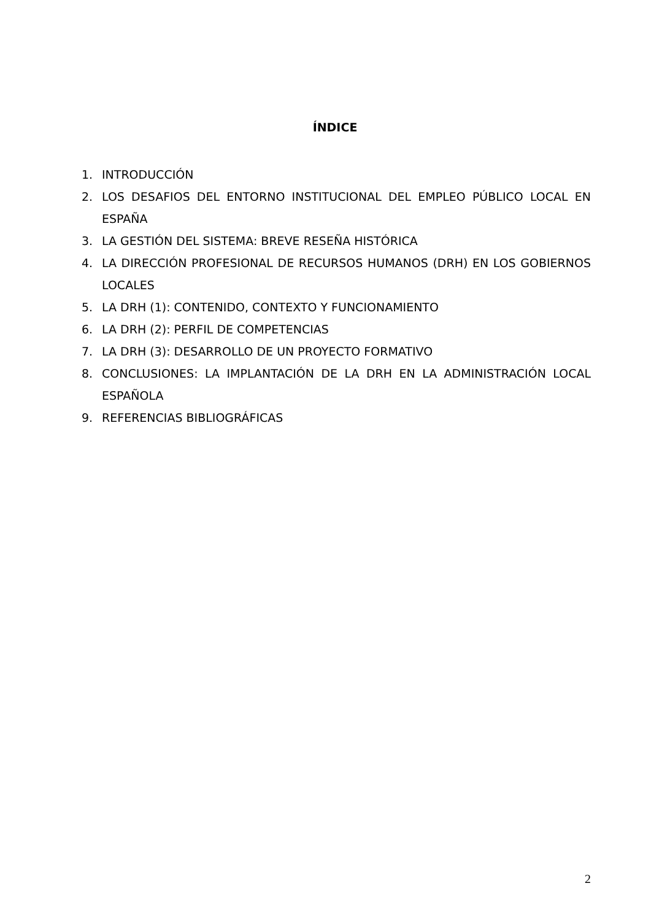ÍNDICE
1. INTRODUCCIÓN
2. LOS DESAFIOS DEL ENTORNO INSTITUCIONAL DEL EMPLEO PÚBLICO LOCAL EN ESPAÑA
3. LA GESTIÓN DEL SISTEMA: BREVE RESEÑA HISTÓRICA
4. LA DIRECCIÓN PROFESIONAL DE RECURSOS HUMANOS (DRH) EN LOS GOBIERNOS LOCALES
5. LA DRH (1): CONTENIDO, CONTEXTO Y FUNCIONAMIENTO
6. LA DRH (2): PERFIL DE COMPETENCIAS
7. LA DRH (3): DESARROLLO DE UN PROYECTO FORMATIVO
8. CONCLUSIONES: LA IMPLANTACIÓN DE LA DRH EN LA ADMINISTRACIÓN LOCAL ESPAÑOLA
9. REFERENCIAS BIBLIOGRÁFICAS
2